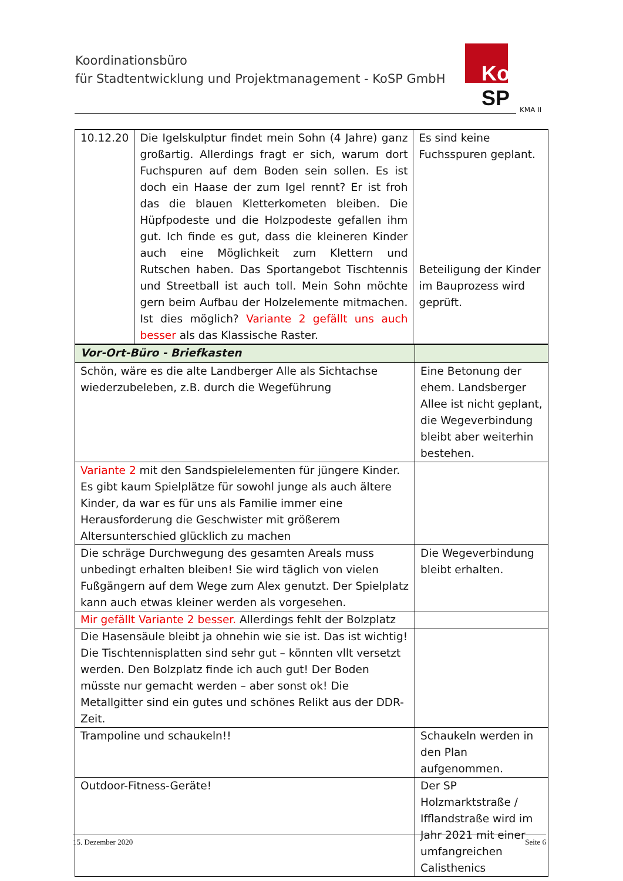Koordinationsbüro
für Stadtentwicklung und Projektmanagement - KoSP GmbH
Ko SP
KMA II
| 10.12.20 | Die Igelskulptur findet mein Sohn (4 Jahre) ganz großartig. Allerdings fragt er sich, warum dort Fuchspuren auf dem Boden sein sollen. Es ist doch ein Haase der zum Igel rennt? Er ist froh das die blauen Kletterkometen bleiben. Die Hüpfpodeste und die Holzpodeste gefallen ihm gut. Ich finde es gut, dass die kleineren Kinder auch eine Möglichkeit zum Klettern und Rutschen haben. Das Sportangebot Tischtennis und Streetball ist auch toll. Mein Sohn möchte gern beim Aufbau der Holzelemente mitmachen. Ist dies möglich? Variante 2 gefällt uns auch besser als das Klassische Raster. | Es sind keine Fuchsspuren geplant. Beteiligung der Kinder im Bauprozess wird geprüft. |
| Vor-Ort-Büro - Briefkasten | |
| Schön, wäre es die alte Landberger Alle als Sichtachse wiederzubeleben, z.B. durch die Wegeführung | Eine Betonung der ehem. Landsberger Allee ist nicht geplant, die Wegeverbindung bleibt aber weiterhin bestehen. |
| Variante 2 mit den Sandspielelementen für jüngere Kinder. Es gibt kaum Spielplätze für sowohl junge als auch ältere Kinder, da war es für uns als Familie immer eine Herausforderung die Geschwister mit größerem Altersunterschied glücklich zu machen | |
| Die schräge Durchwegung des gesamten Areals muss unbedingt erhalten bleiben! Sie wird täglich von vielen Fußgängern auf dem Wege zum Alex genutzt. Der Spielplatz kann auch etwas kleiner werden als vorgesehen. | Die Wegeverbindung bleibt erhalten. |
| Mir gefällt Variante 2 besser. Allerdings fehlt der Bolzplatz | |
| Die Hasensäule bleibt ja ohnehin wie sie ist. Das ist wichtig! Die Tischtennisplatten sind sehr gut – könnten vllt versetzt werden. Den Bolzplatz finde ich auch gut! Der Boden müsste nur gemacht werden – aber sonst ok! Die Metallgitter sind ein gutes und schönes Relikt aus der DDR-Zeit. | |
| Trampoline und schaukeln!! | Schaukeln werden in den Plan aufgenommen. |
| Outdoor-Fitness-Geräte! | Der SP Holzmarktstraße / Ifflandstraße wird im Jahr 2021 mit einer umfangreichen Calisthenics |
15. Dezember 2020 Seite 6